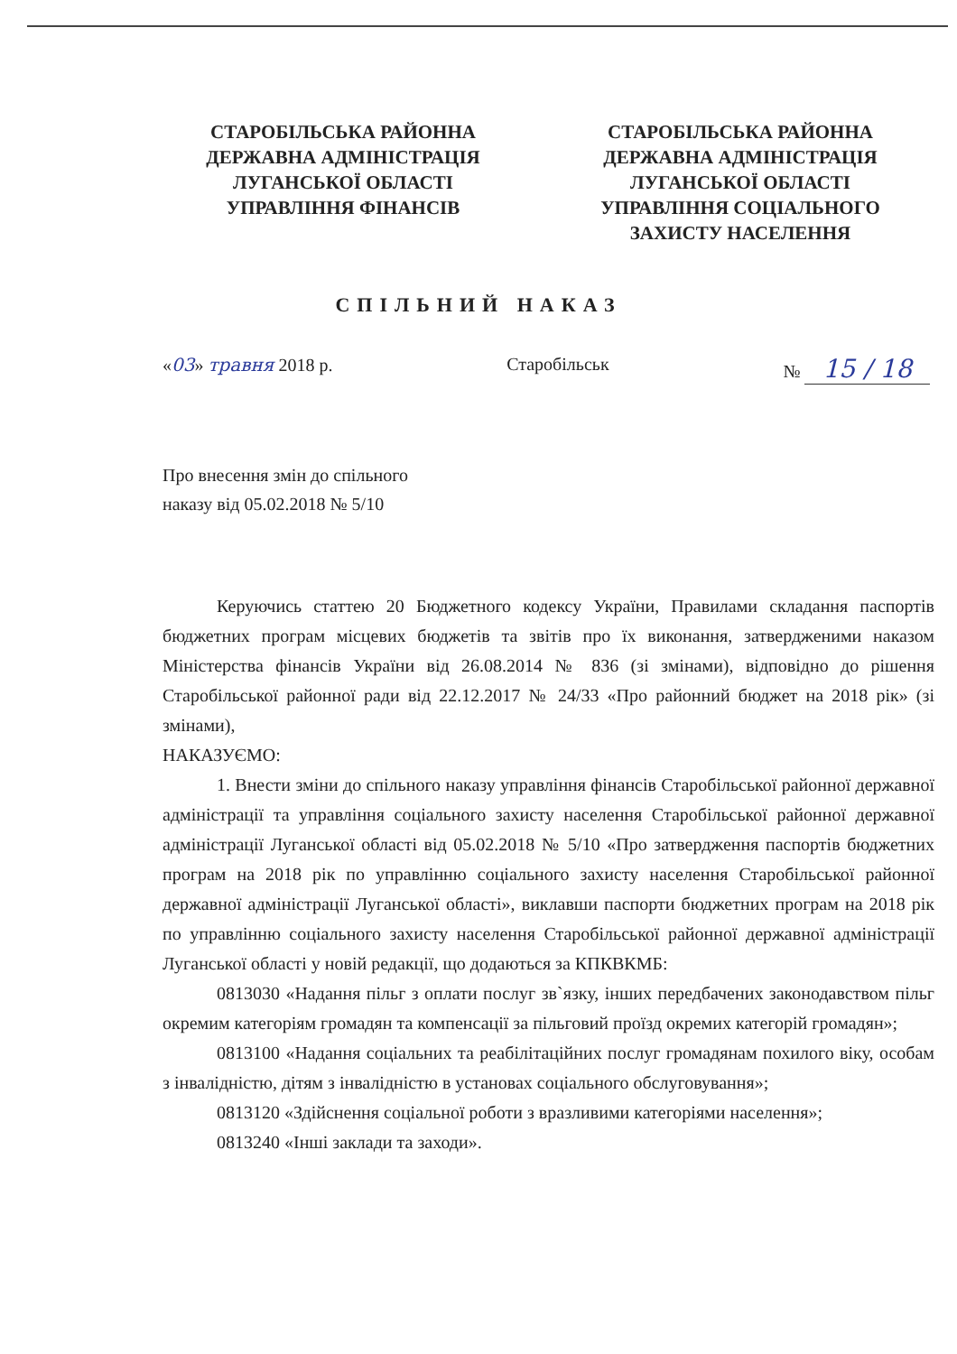СТАРОБІЛЬСЬКА РАЙОННА
ДЕРЖАВНА АДМІНІСТРАЦІЯ
ЛУГАНСЬКОЇ ОБЛАСТІ
УПРАВЛІННЯ ФІНАНСІВ
СТАРОБІЛЬСЬКА РАЙОННА
ДЕРЖАВНА АДМІНІСТРАЦІЯ
ЛУГАНСЬКОЇ ОБЛАСТІ
УПРАВЛІННЯ СОЦІАЛЬНОГО
ЗАХИСТУ НАСЕЛЕННЯ
СПІЛЬНИЙ НАКАЗ
«03» травня 2018 р. Старобільськ № 15 / 18
Про внесення змін до спільного
наказу від 05.02.2018 № 5/10
Керуючись статтею 20 Бюджетного кодексу України, Правилами складання паспортів бюджетних програм місцевих бюджетів та звітів про їх виконання, затвердженими наказом Міністерства фінансів України від 26.08.2014 № 836 (зі змінами), відповідно до рішення Старобільської районної ради від 22.12.2017 № 24/33 «Про районний бюджет на 2018 рік» (зі змінами),
НАКАЗУЄМО:
1. Внести зміни до спільного наказу управління фінансів Старобільської районної державної адміністрації та управління соціального захисту населення Старобільської районної державної адміністрації Луганської області від 05.02.2018 № 5/10 «Про затвердження паспортів бюджетних програм на 2018 рік по управлінню соціального захисту населення Старобільської районної державної адміністрації Луганської області», виклавши паспорти бюджетних програм на 2018 рік по управлінню соціального захисту населення Старобільської районної державної адміністрації Луганської області у новій редакції, що додаються за КПКВКМБ:
0813030 «Надання пільг з оплати послуг зв`язку, інших передбачених законодавством пільг окремим категоріям громадян та компенсації за пільговий проїзд окремих категорій громадян»;
0813100 «Надання соціальних та реабілітаційних послуг громадянам похилого віку, особам з інвалідністю, дітям з інвалідністю в установах соціального обслуговування»;
0813120 «Здійснення соціальної роботи з вразливими категоріями населення»;
0813240 «Інші заклади та заходи».